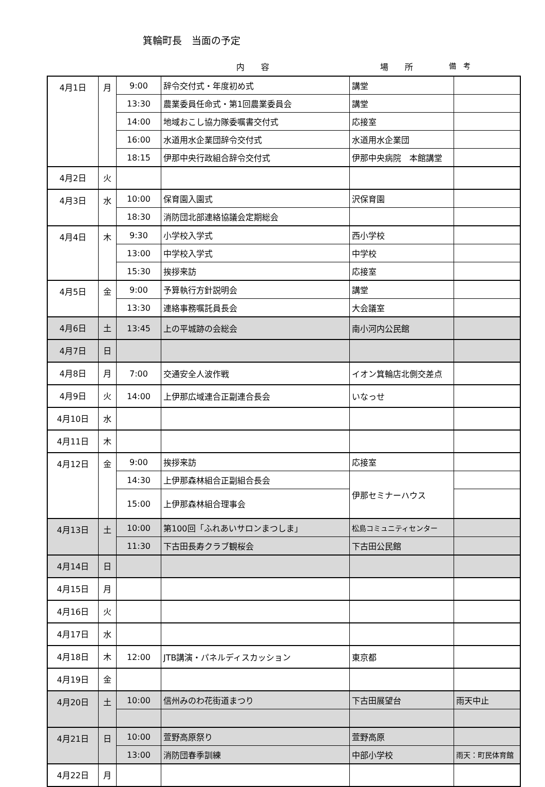箕輪町長　当面の予定
内　　容 場　　所 備　考
| 4月1日 | 月 | 9:00 | 辞令交付式・年度初め式 | 講堂 | |
| | | 13:30 | 農業委員任命式・第1回農業委員会 | 講堂 | |
| | | 14:00 | 地域おこし協力隊委嘱書交付式 | 応接室 | |
| | | 16:00 | 水道用水企業団辞令交付式 | 水道用水企業団 | |
| | | 18:15 | 伊那中央行政組合辞令交付式 | 伊那中央病院 本館講堂 | |
| 4月2日 | 火 | | | | |
| 4月3日 | 水 | 10:00 | 保育園入園式 | 沢保育園 | |
| | | 18:30 | 消防団北部連絡協議会定期総会 | | |
| 4月4日 | 木 | 9:30 | 小学校入学式 | 西小学校 | |
| | | 13:00 | 中学校入学式 | 中学校 | |
| | | 15:30 | 挨拶来訪 | 応接室 | |
| 4月5日 | 金 | 9:00 | 予算執行方針説明会 | 講堂 | |
| | | 13:30 | 連絡事務嘱託員長会 | 大会議室 | |
| 4月6日 | 土 | 13:45 | 上の平城跡の会総会 | 南小河内公民館 | |
| 4月7日 | 日 | | | | |
| 4月8日 | 月 | 7:00 | 交通安全人波作戦 | イオン箕輪店北側交差点 | |
| 4月9日 | 火 | 14:00 | 上伊那広域連合正副連合長会 | いなっせ | |
| 4月10日 | 水 | | | | |
| 4月11日 | 木 | | | | |
| 4月12日 | 金 | 9:00 | 挨拶来訪 | 応接室 | |
| | | 14:30 | 上伊那森林組合正副組合長会 | 伊那セミナーハウス | |
| | | 15:00 | 上伊那森林組合理事会 | | |
| 4月13日 | 土 | 10:00 | 第100回「ふれあいサロンまつしま」 | 松島コミュニティセンター | |
| | | 11:30 | 下古田長寿クラブ観桜会 | 下古田公民館 | |
| 4月14日 | 日 | | | | |
| 4月15日 | 月 | | | | |
| 4月16日 | 火 | | | | |
| 4月17日 | 水 | | | | |
| 4月18日 | 木 | 12:00 | JTB講演・パネルディスカッション | 東京都 | |
| 4月19日 | 金 | | | | |
| 4月20日 | 土 | 10:00 | 信州みのわ花街道まつり | 下古田展望台 | 雨天中止 |
| 4月21日 | 日 | 10:00 | 萱野高原祭り | 萱野高原 | |
| | | 13:00 | 消防団春季訓練 | 中部小学校 | 雨天：町民体育館 |
| 4月22日 | 月 | | | | |